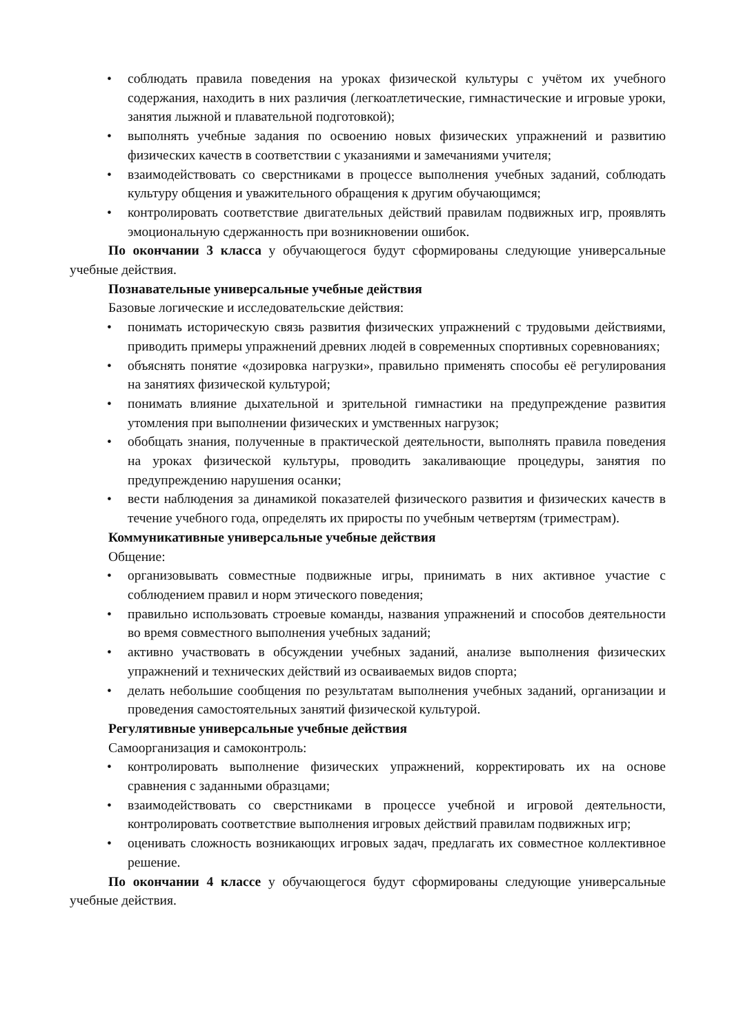• соблюдать правила поведения на уроках физической культуры с учётом их учебного содержания, находить в них различия (легкоатлетические, гимнастические и игровые уроки, занятия лыжной и плавательной подготовкой);
• выполнять учебные задания по освоению новых физических упражнений и развитию физических качеств в соответствии с указаниями и замечаниями учителя;
• взаимодействовать со сверстниками в процессе выполнения учебных заданий, соблюдать культуру общения и уважительного обращения к другим обучающимся;
• контролировать соответствие двигательных действий правилам подвижных игр, проявлять эмоциональную сдержанность при возникновении ошибок.
По окончании 3 класса у обучающегося будут сформированы следующие универсальные учебные действия.
Познавательные универсальные учебные действия
Базовые логические и исследовательские действия:
• понимать историческую связь развития физических упражнений с трудовыми действиями, приводить примеры упражнений древних людей в современных спортивных соревнованиях;
• объяснять понятие «дозировка нагрузки», правильно применять способы её регулирования на занятиях физической культурой;
• понимать влияние дыхательной и зрительной гимнастики на предупреждение развития утомления при выполнении физических и умственных нагрузок;
• обобщать знания, полученные в практической деятельности, выполнять правила поведения на уроках физической культуры, проводить закаливающие процедуры, занятия по предупреждению нарушения осанки;
• вести наблюдения за динамикой показателей физического развития и физических качеств в течение учебного года, определять их приросты по учебным четвертям (триместрам).
Коммуникативные универсальные учебные действия
Общение:
• организовывать совместные подвижные игры, принимать в них активное участие с соблюдением правил и норм этического поведения;
• правильно использовать строевые команды, названия упражнений и способов деятельности во время совместного выполнения учебных заданий;
• активно участвовать в обсуждении учебных заданий, анализе выполнения физических упражнений и технических действий из осваиваемых видов спорта;
• делать небольшие сообщения по результатам выполнения учебных заданий, организации и проведения самостоятельных занятий физической культурой.
Регулятивные универсальные учебные действия
Самоорганизация и самоконтроль:
• контролировать выполнение физических упражнений, корректировать их на основе сравнения с заданными образцами;
• взаимодействовать со сверстниками в процессе учебной и игровой деятельности, контролировать соответствие выполнения игровых действий правилам подвижных игр;
• оценивать сложность возникающих игровых задач, предлагать их совместное коллективное решение.
По окончании 4 классе у обучающегося будут сформированы следующие универсальные учебные действия.